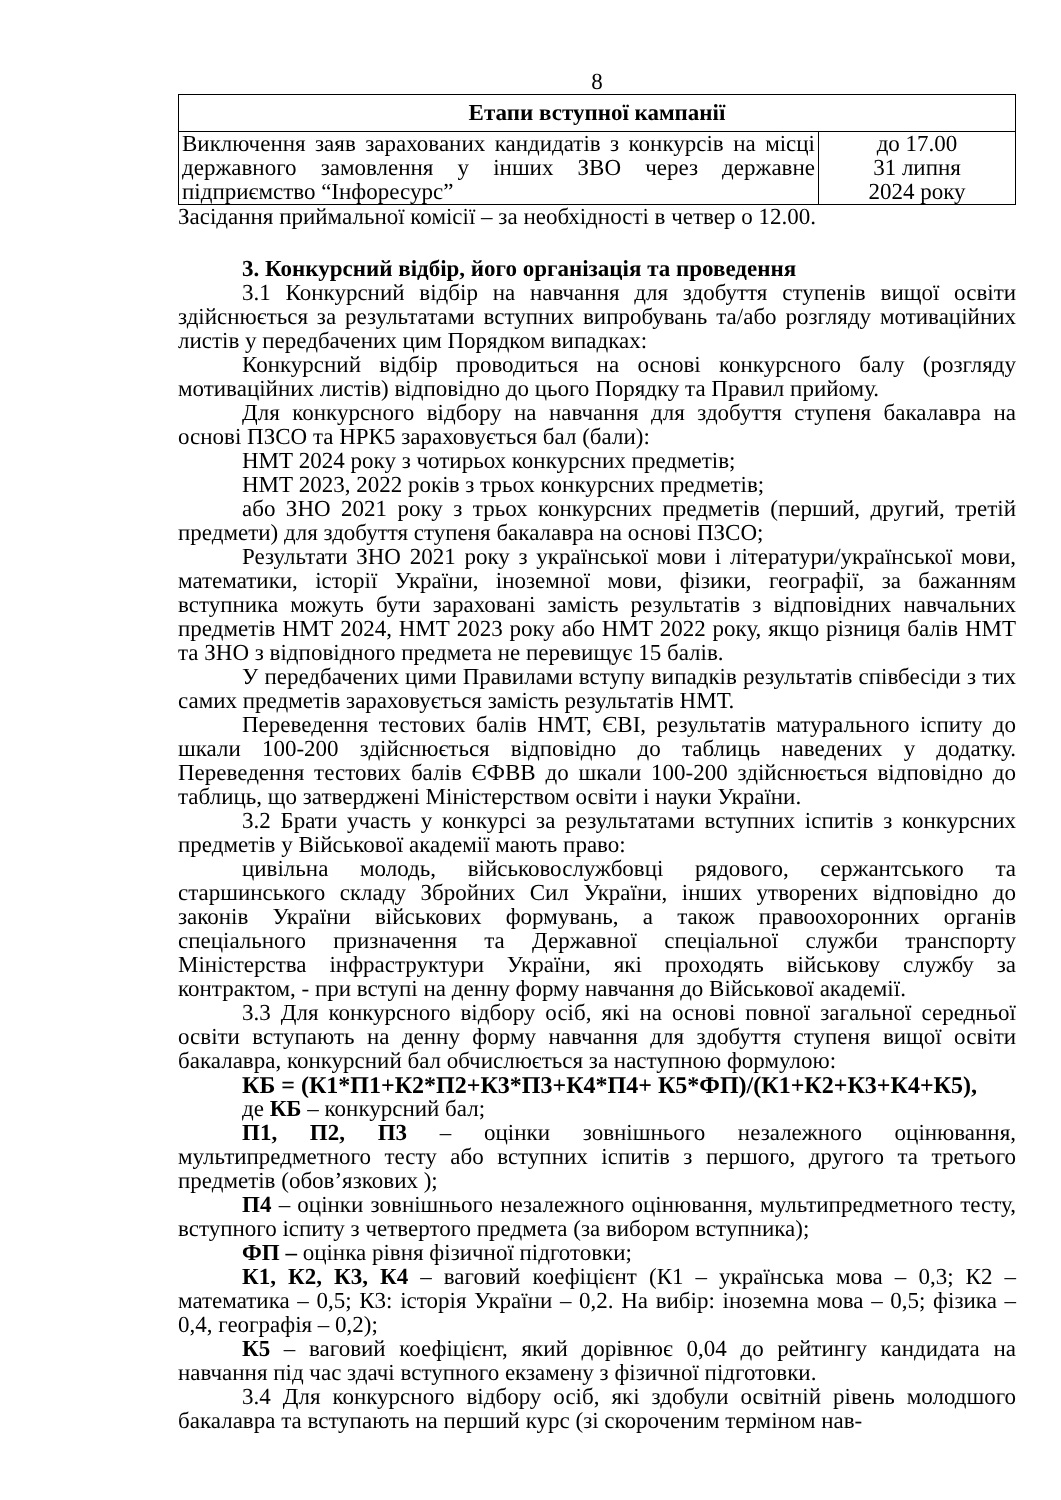8
| Етапи вступної кампанії | |
| --- | --- |
| Виключення заяв зарахованих кандидатів з конкурсів на місці державного замовлення у інших ЗВО через державне підприємство “Інфоресурс” | до 17.00 31 липня 2024 року |
Засідання приймальної комісії – за необхідності в четвер о 12.00.
3. Конкурсний відбір, його організація та проведення
3.1 Конкурсний відбір на навчання для здобуття ступенів вищої освіти здійснюється за результатами вступних випробувань та/або розгляду мотиваційних листів у передбачених цим Порядком випадках:
Конкурсний відбір проводиться на основі конкурсного балу (розгляду мотиваційних листів) відповідно до цього Порядку та Правил прийому.
Для конкурсного відбору на навчання для здобуття ступеня бакалавра на основі ПЗСО та НРК5 зараховується бал (бали):
НМТ 2024 року з чотирьох конкурсних предметів;
НМТ 2023, 2022 років з трьох конкурсних предметів;
або ЗНО 2021 року з трьох конкурсних предметів (перший, другий, третій предмети) для здобуття ступеня бакалавра на основі ПЗСО;
Результати ЗНО 2021 року з української мови і літератури/української мови, математики, історії України, іноземної мови, фізики, географії, за бажанням вступника можуть бути зараховані замість результатів з відповідних навчальних предметів НМТ 2024, НМТ 2023 року або НМТ 2022 року, якщо різниця балів НМТ та ЗНО з відповідного предмета не перевищує 15 балів.
У передбачених цими Правилами вступу випадків результатів співбесіди з тих самих предметів зараховується замість результатів НМТ.
Переведення тестових балів НМТ, ЄВІ, результатів матурального іспиту до шкали 100-200 здійснюється відповідно до таблиць наведених у додатку. Переведення тестових балів ЄФВВ до шкали 100-200 здійснюється відповідно до таблиць, що затверджені Міністерством освіти і науки України.
3.2 Брати участь у конкурсі за результатами вступних іспитів з конкурсних предметів у Військової академії мають право:
цивільна молодь, військовослужбовці рядового, сержантського та старшинського складу Збройних Сил України, інших утворених відповідно до законів України військових формувань, а також правоохоронних органів спеціального призначення та Державної спеціальної служби транспорту Міністерства інфраструктури України, які проходять військову службу за контрактом, - при вступі на денну форму навчання до Військової академії.
3.3 Для конкурсного відбору осіб, які на основі повної загальної середньої освіти вступають на денну форму навчання для здобуття ступеня вищої освіти бакалавра, конкурсний бал обчислюється за наступною формулою:
КБ = (К1*П1+К2*П2+К3*П3+К4*П4+ К5*ФП)/(К1+К2+К3+К4+К5),
де КБ – конкурсний бал;
П1, П2, П3 – оцінки зовнішнього незалежного оцінювання, мультипредметного тесту або вступних іспитів з першого, другого та третього предметів (обов’язкових );
П4 – оцінки зовнішнього незалежного оцінювання, мультипредметного тесту, вступного іспиту з четвертого предмета (за вибором вступника);
ФП – оцінка рівня фізичної підготовки;
К1, К2, К3, К4 – ваговий коефіцієнт (К1 – українська мова – 0,3; К2 – математика – 0,5; К3: історія України – 0,2. На вибір: іноземна мова – 0,5; фізика – 0,4, географія – 0,2);
К5 – ваговий коефіцієнт, який дорівнює 0,04 до рейтингу кандидата на навчання під час здачі вступного екзамену з фізичної підготовки.
3.4 Для конкурсного відбору осіб, які здобули освітній рівень молодшого бакалавра та вступають на перший курс (зі скороченим терміном нав-